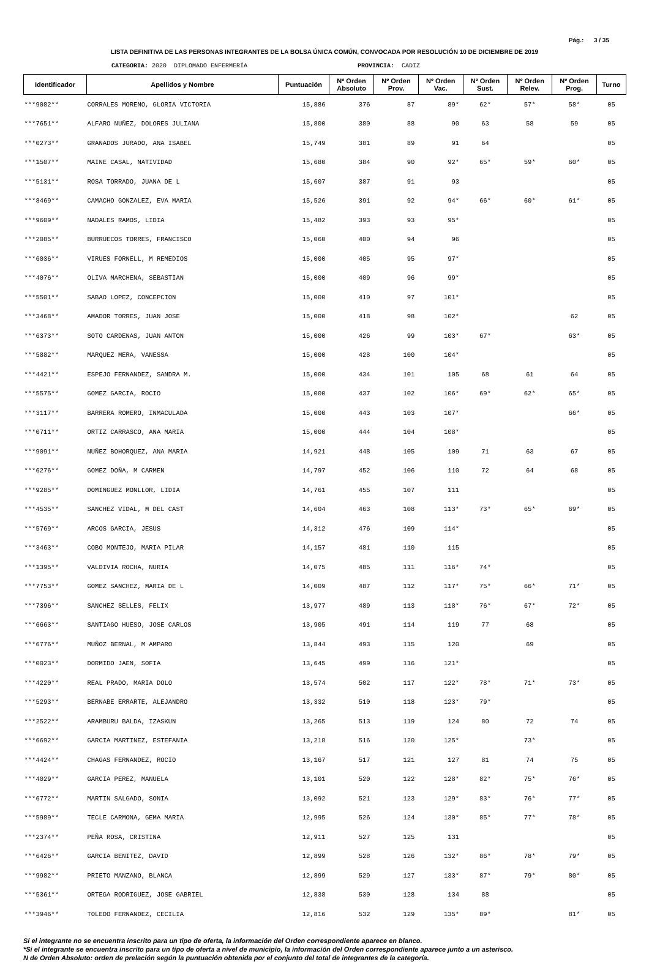Pág.: 3 / 35
LISTA DEFINITIVA DE LAS PERSONAS INTEGRANTES DE LA BOLSA ÚNICA COMÚN, CONVOCADA POR RESOLUCIÓN 10 DE DICIEMBRE DE 2019
CATEGORIA: 2020 DIPLOMADO ENFERMERÍA PROVINCIA: CADIZ
| Identificador | Apellidos y Nombre | Puntuación | Nº Orden Absoluto | Nº Orden Prov. | Nº Orden Vac. | Nº Orden Sust. | Nº Orden Relev. | Nº Orden Prog. | Turno |
| --- | --- | --- | --- | --- | --- | --- | --- | --- | --- |
| ***9082** | CORRALES MORENO, GLORIA VICTORIA | 15,886 | 376 | 87 | 89* | 62* | 57* | 58* | 05 |
| ***7651** | ALFARO NUÑEZ, DOLORES JULIANA | 15,800 | 380 | 88 | 90 | 63 | 58 | 59 | 05 |
| ***0273** | GRANADOS JURADO, ANA ISABEL | 15,749 | 381 | 89 | 91 | 64 | | | 05 |
| ***1507** | MAINE CASAL, NATIVIDAD | 15,680 | 384 | 90 | 92* | 65* | 59* | 60* | 05 |
| ***5131** | ROSA TORRADO, JUANA DE L | 15,607 | 387 | 91 | 93 | | | | 05 |
| ***8469** | CAMACHO GONZALEZ, EVA MARIA | 15,526 | 391 | 92 | 94* | 66* | 60* | 61* | 05 |
| ***9609** | NADALES RAMOS, LIDIA | 15,482 | 393 | 93 | 95* | | | | 05 |
| ***2085** | BURRUECOS TORRES, FRANCISCO | 15,060 | 400 | 94 | 96 | | | | 05 |
| ***6036** | VIRUES FORNELL, M REMEDIOS | 15,000 | 405 | 95 | 97* | | | | 05 |
| ***4076** | OLIVA MARCHENA, SEBASTIAN | 15,000 | 409 | 96 | 99* | | | | 05 |
| ***5501** | SABAO LOPEZ, CONCEPCION | 15,000 | 410 | 97 | 101* | | | | 05 |
| ***3468** | AMADOR TORRES, JUAN JOSE | 15,000 | 418 | 98 | 102* | | | 62 | 05 |
| ***6373** | SOTO CARDENAS, JUAN ANTON | 15,000 | 426 | 99 | 103* | 67* | | 63* | 05 |
| ***5882** | MARQUEZ MERA, VANESSA | 15,000 | 428 | 100 | 104* | | | | 05 |
| ***4421** | ESPEJO FERNANDEZ, SANDRA M. | 15,000 | 434 | 101 | 105 | 68 | 61 | 64 | 05 |
| ***5575** | GOMEZ GARCIA, ROCIO | 15,000 | 437 | 102 | 106* | 69* | 62* | 65* | 05 |
| ***3117** | BARRERA ROMERO, INMACULADA | 15,000 | 443 | 103 | 107* | | | 66* | 05 |
| ***0711** | ORTIZ CARRASCO, ANA MARIA | 15,000 | 444 | 104 | 108* | | | | 05 |
| ***9091** | NUÑEZ BOHORQUEZ, ANA MARIA | 14,921 | 448 | 105 | 109 | 71 | 63 | 67 | 05 |
| ***6276** | GOMEZ DOÑA, M CARMEN | 14,797 | 452 | 106 | 110 | 72 | 64 | 68 | 05 |
| ***9285** | DOMINGUEZ MONLLOR, LIDIA | 14,761 | 455 | 107 | 111 | | | | 05 |
| ***4535** | SANCHEZ VIDAL, M DEL CAST | 14,604 | 463 | 108 | 113* | 73* | 65* | 69* | 05 |
| ***5769** | ARCOS GARCIA, JESUS | 14,312 | 476 | 109 | 114* | | | | 05 |
| ***3463** | COBO MONTEJO, MARIA PILAR | 14,157 | 481 | 110 | 115 | | | | 05 |
| ***1395** | VALDIVIA ROCHA, NURIA | 14,075 | 485 | 111 | 116* | 74* | | | 05 |
| ***7753** | GOMEZ SANCHEZ, MARIA DE L | 14,009 | 487 | 112 | 117* | 75* | 66* | 71* | 05 |
| ***7396** | SANCHEZ SELLES, FELIX | 13,977 | 489 | 113 | 118* | 76* | 67* | 72* | 05 |
| ***6663** | SANTIAGO HUESO, JOSE CARLOS | 13,905 | 491 | 114 | 119 | 77 | 68 | | 05 |
| ***6776** | MUÑOZ BERNAL, M AMPARO | 13,844 | 493 | 115 | 120 | | 69 | | 05 |
| ***0023** | DORMIDO JAEN, SOFIA | 13,645 | 499 | 116 | 121* | | | | 05 |
| ***4220** | REAL PRADO, MARIA DOLO | 13,574 | 502 | 117 | 122* | 78* | 71* | 73* | 05 |
| ***5293** | BERNABE ERRARTE, ALEJANDRO | 13,332 | 510 | 118 | 123* | 79* | | | 05 |
| ***2522** | ARAMBURU BALDA, IZASKUN | 13,265 | 513 | 119 | 124 | 80 | 72 | 74 | 05 |
| ***6692** | GARCIA MARTINEZ, ESTEFANIA | 13,218 | 516 | 120 | 125* | | 73* | | 05 |
| ***4424** | CHAGAS FERNANDEZ, ROCIO | 13,167 | 517 | 121 | 127 | 81 | 74 | 75 | 05 |
| ***4029** | GARCIA PEREZ, MANUELA | 13,101 | 520 | 122 | 128* | 82* | 75* | 76* | 05 |
| ***6772** | MARTIN SALGADO, SONIA | 13,092 | 521 | 123 | 129* | 83* | 76* | 77* | 05 |
| ***5989** | TECLE CARMONA, GEMA MARIA | 12,995 | 526 | 124 | 130* | 85* | 77* | 78* | 05 |
| ***2374** | PEÑA ROSA, CRISTINA | 12,911 | 527 | 125 | 131 | | | | 05 |
| ***6426** | GARCIA BENITEZ, DAVID | 12,899 | 528 | 126 | 132* | 86* | 78* | 79* | 05 |
| ***9982** | PRIETO MANZANO, BLANCA | 12,899 | 529 | 127 | 133* | 87* | 79* | 80* | 05 |
| ***5361** | ORTEGA RODRIGUEZ, JOSE GABRIEL | 12,838 | 530 | 128 | 134 | 88 | | | 05 |
| ***3946** | TOLEDO FERNANDEZ, CECILIA | 12,816 | 532 | 129 | 135* | 89* | | 81* | 05 |
Si el integrante no se encuentra inscrito para un tipo de oferta, la información del Orden correspondiente aparece en blanco.
*Si el integrante se encuentra inscrito para un tipo de oferta a nivel de municipio, la información del Orden correspondiente aparece junto a un asterisco.
N de Orden Absoluto: orden de prelación según la puntuación obtenida por el conjunto del total de integrantes de la categoría.